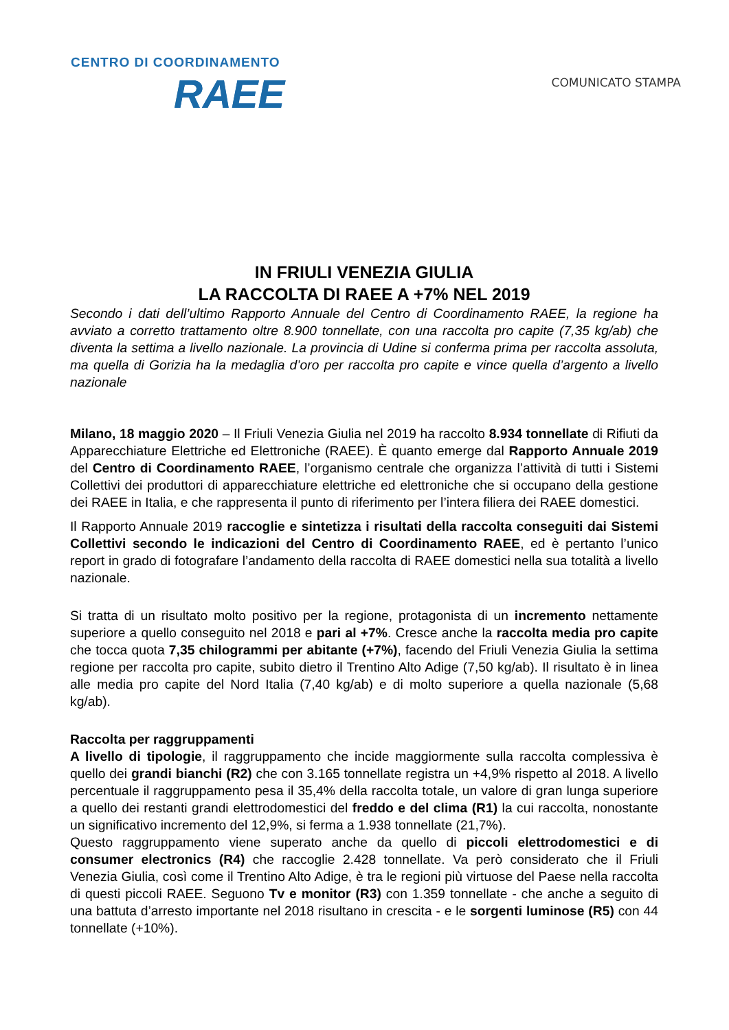CENTRO DI COORDINAMENTO
RAEE
COMUNICATO STAMPA
IN FRIULI VENEZIA GIULIA
LA RACCOLTA DI RAEE A +7% NEL 2019
Secondo i dati dell’ultimo Rapporto Annuale del Centro di Coordinamento RAEE, la regione ha avviato a corretto trattamento oltre 8.900 tonnellate, con una raccolta pro capite (7,35 kg/ab) che diventa la settima a livello nazionale. La provincia di Udine si conferma prima per raccolta assoluta, ma quella di Gorizia ha la medaglia d’oro per raccolta pro capite e vince quella d’argento a livello nazionale
Milano, 18 maggio 2020 – Il Friuli Venezia Giulia nel 2019 ha raccolto 8.934 tonnellate di Rifiuti da Apparecchiature Elettriche ed Elettroniche (RAEE). È quanto emerge dal Rapporto Annuale 2019 del Centro di Coordinamento RAEE, l’organismo centrale che organizza l’attività di tutti i Sistemi Collettivi dei produttori di apparecchiature elettriche ed elettroniche che si occupano della gestione dei RAEE in Italia, e che rappresenta il punto di riferimento per l’intera filiera dei RAEE domestici.
Il Rapporto Annuale 2019 raccoglie e sintetizza i risultati della raccolta conseguiti dai Sistemi Collettivi secondo le indicazioni del Centro di Coordinamento RAEE, ed è pertanto l’unico report in grado di fotografare l’andamento della raccolta di RAEE domestici nella sua totalità a livello nazionale.
Si tratta di un risultato molto positivo per la regione, protagonista di un incremento nettamente superiore a quello conseguito nel 2018 e pari al +7%. Cresce anche la raccolta media pro capite che tocca quota 7,35 chilogrammi per abitante (+7%), facendo del Friuli Venezia Giulia la settima regione per raccolta pro capite, subito dietro il Trentino Alto Adige (7,50 kg/ab). Il risultato è in linea alle media pro capite del Nord Italia (7,40 kg/ab) e di molto superiore a quella nazionale (5,68 kg/ab).
Raccolta per raggruppamenti
A livello di tipologie, il raggruppamento che incide maggiormente sulla raccolta complessiva è quello dei grandi bianchi (R2) che con 3.165 tonnellate registra un +4,9% rispetto al 2018. A livello percentuale il raggruppamento pesa il 35,4% della raccolta totale, un valore di gran lunga superiore a quello dei restanti grandi elettrodomestici del freddo e del clima (R1) la cui raccolta, nonostante un significativo incremento del 12,9%, si ferma a 1.938 tonnellate (21,7%).
Questo raggruppamento viene superato anche da quello di piccoli elettrodomestici e di consumer electronics (R4) che raccoglie 2.428 tonnellate. Va però considerato che il Friuli Venezia Giulia, così come il Trentino Alto Adige, è tra le regioni più virtuose del Paese nella raccolta di questi piccoli RAEE. Seguono Tv e monitor (R3) con 1.359 tonnellate - che anche a seguito di una battuta d’arresto importante nel 2018 risultano in crescita - e le sorgenti luminose (R5) con 44 tonnellate (+10%).